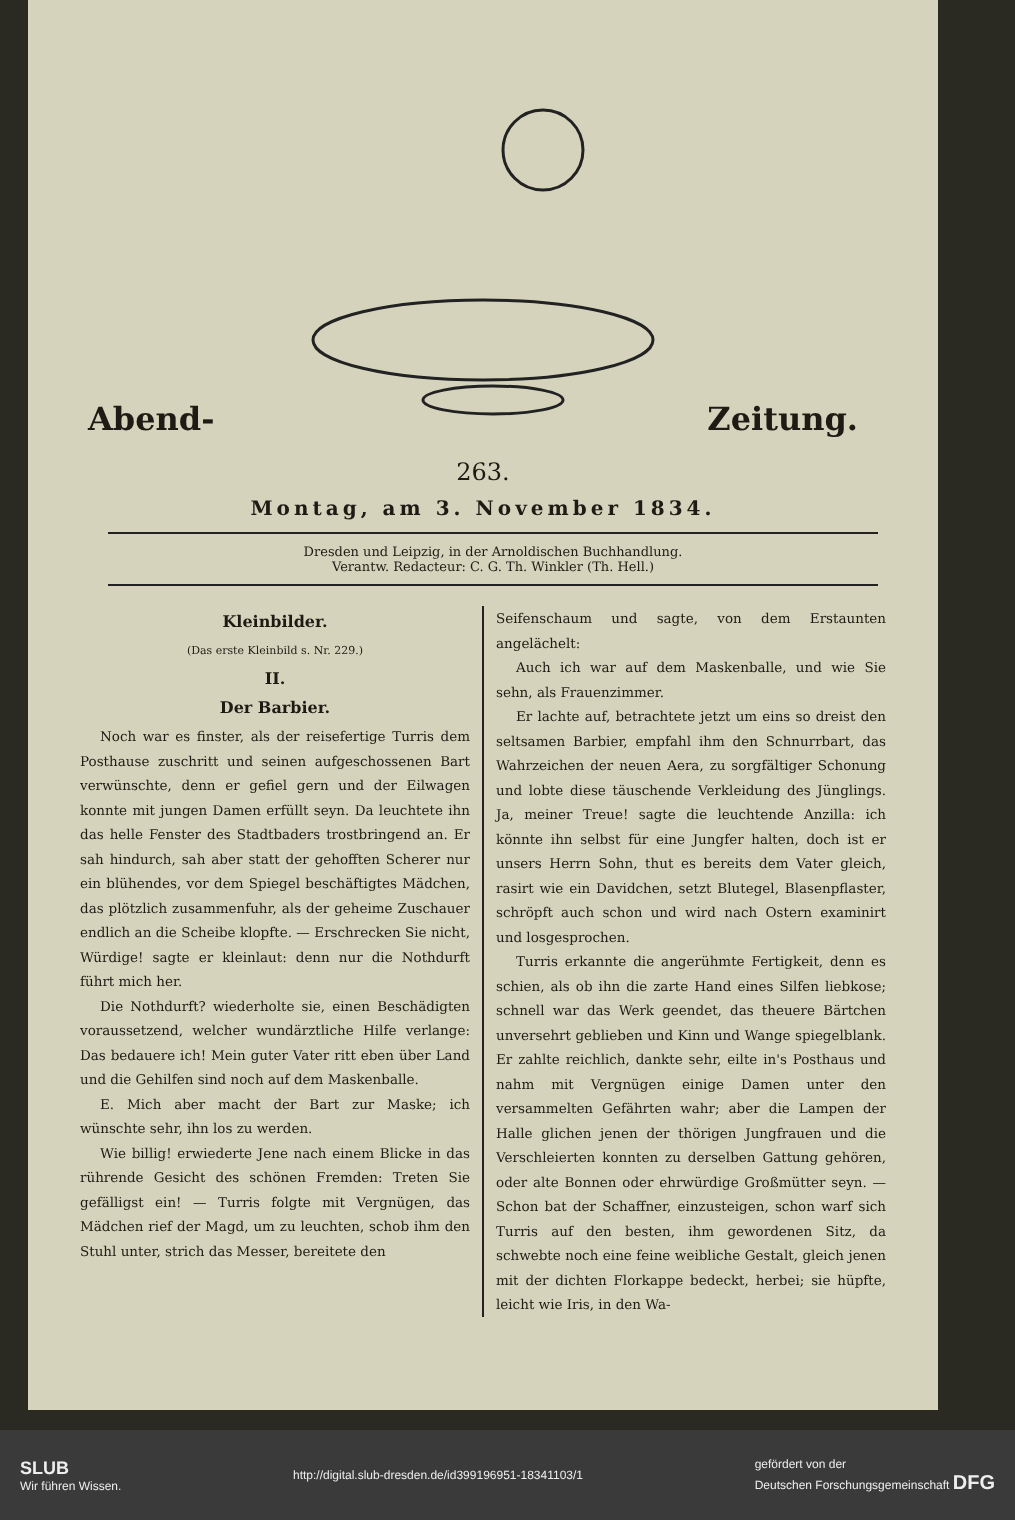Abend- Zeitung.
263.
Montag, am 3. November 1834.
Dresden und Leipzig, in der Arnoldischen Buchhandlung.
Verantw. Redacteur: C. G. Th. Winkler (Th. Hell.)
Kleinbilder.
(Das erste Kleinbild s. Nr. 229.)
II.
Der Barbier.
Noch war es finster, als der reisefertige Turris dem Posthause zuschritt und seinen aufgeschossenen Bart verwünschte, denn er gefiel gern und der Eilwagen konnte mit jungen Damen erfüllt seyn. Da leuchtete ihn das helle Fenster des Stadtbaders trostbringend an. Er sah hindurch, sah aber statt der gehofften Scherer nur ein blühendes, vor dem Spiegel beschäftigtes Mädchen, das plötzlich zusammenfuhr, als der geheime Zuschauer endlich an die Scheibe klopfte. — Erschrecken Sie nicht, Würdige! sagte er kleinlaut: denn nur die Nothdurft führt mich her.
Die Nothdurft? wiederholte sie, einen Beschädigten voraussetzend, welcher wundärztliche Hilfe verlange: Das bedauere ich! Mein guter Vater ritt eben über Land und die Gehilfen sind noch auf dem Maskenballe.
E. Mich aber macht der Bart zur Maske; ich wünschte sehr, ihn los zu werden.
Wie billig! erwiederte Jene nach einem Blicke in das rührende Gesicht des schönen Fremden: Treten Sie gefälligst ein! — Turris folgte mit Vergnügen, das Mädchen rief der Magd, um zu leuchten, schob ihm den Stuhl unter, strich das Messer, bereitete den
Seifenschaum und sagte, von dem Erstaunten angelächelt:
Auch ich war auf dem Maskenballe, und wie Sie sehn, als Frauenzimmer.
Er lachte auf, betrachtete jetzt um eins so dreist den seltsamen Barbier, empfahl ihm den Schnurrbart, das Wahrzeichen der neuen Aera, zu sorgfältiger Schonung und lobte diese täuschende Verkleidung des Jünglings. Ja, meiner Treue! sagte die leuchtende Anzilla: ich könnte ihn selbst für eine Jungfer halten, doch ist er unsers Herrn Sohn, thut es bereits dem Vater gleich, rasirt wie ein Davidchen, setzt Blutegel, Blasenpflaster, schröpft auch schon und wird nach Ostern examinirt und losgesprochen.
Turris erkannte die angerühmte Fertigkeit, denn es schien, als ob ihn die zarte Hand eines Silfen liebkose; schnell war das Werk geendet, das theuere Bärtchen unversehrt geblieben und Kinn und Wange spiegelblank. Er zahlte reichlich, dankte sehr, eilte in's Posthaus und nahm mit Vergnügen einige Damen unter den versammelten Gefährten wahr; aber die Lampen der Halle glichen jenen der thörigen Jungfrauen und die Verschleierten konnten zu derselben Gattung gehören, oder alte Bonnen oder ehrwürdige Großmütter seyn. — Schon bat der Schaffner, einzusteigen, schon warf sich Turris auf den besten, ihm gewordenen Sitz, da schwebte noch eine feine weibliche Gestalt, gleich jenen mit der dichten Florkappe bedeckt, herbei; sie hüpfte, leicht wie Iris, in den Wa-
SLUB
Wir führen Wissen. http://digital.slub-dresden.de/id399196951-18341103/1 gefördert von der
Deutschen Forschungsgemeinschaft DFG